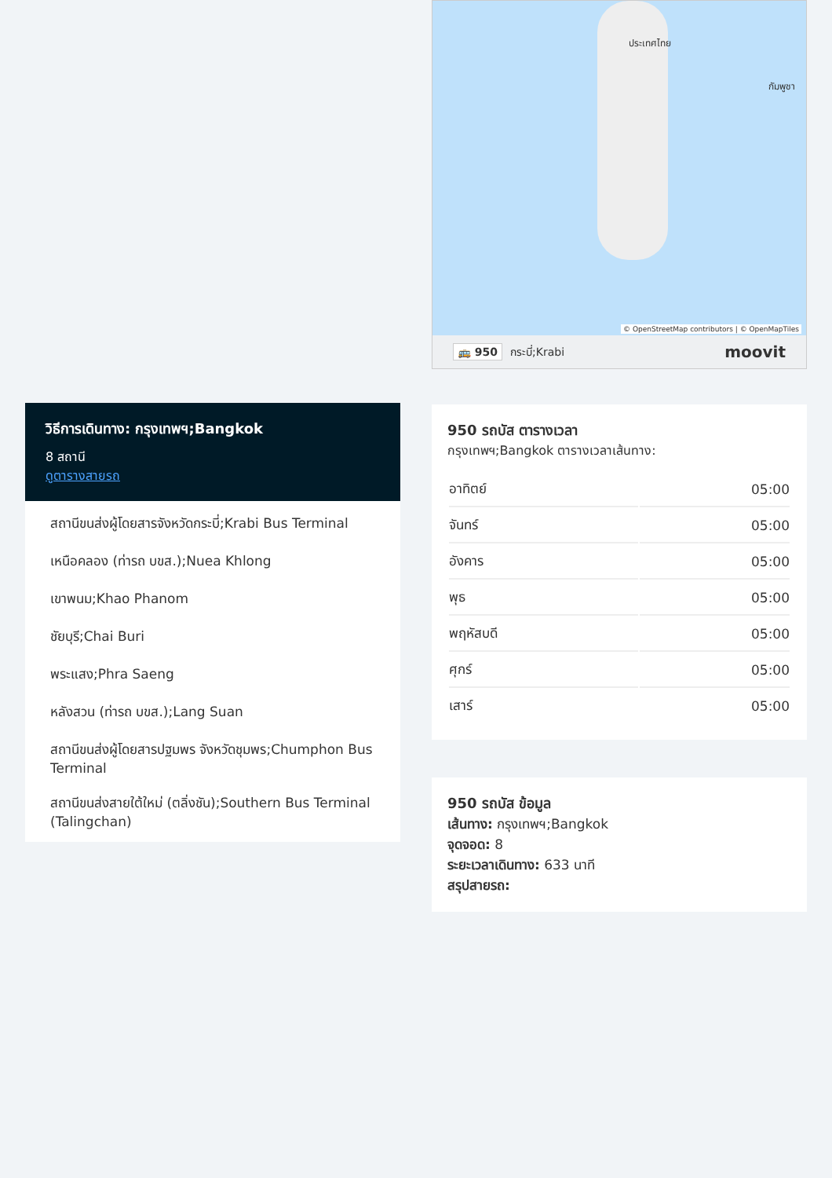วิธีการเดินทาง: กรุงเทพฯ;Bangkok
8 สถานี
ดูตารางสายรถ
สถานีขนส่งผู้โดยสารจังหวัดกระบี่;Krabi Bus Terminal
เหนือคลอง (ท่ารถ บขส.);Nuea Khlong
เขาพนม;Khao Phanom
ชัยบุรี;Chai Buri
พระแสง;Phra Saeng
หลังสวน (ท่ารถ บขส.);Lang Suan
สถานีขนส่งผู้โดยสารปฐมพร จังหวัดชุมพร;Chumphon Bus Terminal
สถานีขนส่งสายใต้ใหม่ (ตลิ่งชัน);Southern Bus Terminal (Talingchan)
ประเทศไทย
กัมพูชา
© OpenStreetMap contributors | © OpenMapTiles
🚌 950 กระบี่;Krabi moovit
950 รถบัส ตารางเวลา
กรุงเทพฯ;Bangkok ตารางเวลาเส้นทาง:
| อาทิตย์ | 05:00 |
| จันทร์ | 05:00 |
| อังคาร | 05:00 |
| พุธ | 05:00 |
| พฤหัสบดี | 05:00 |
| ศุกร์ | 05:00 |
| เสาร์ | 05:00 |
950 รถบัส ข้อมูล
เส้นทาง: กรุงเทพฯ;Bangkok
จุดจอด: 8
ระยะเวลาเดินทาง: 633 นาที
สรุปสายรถ: